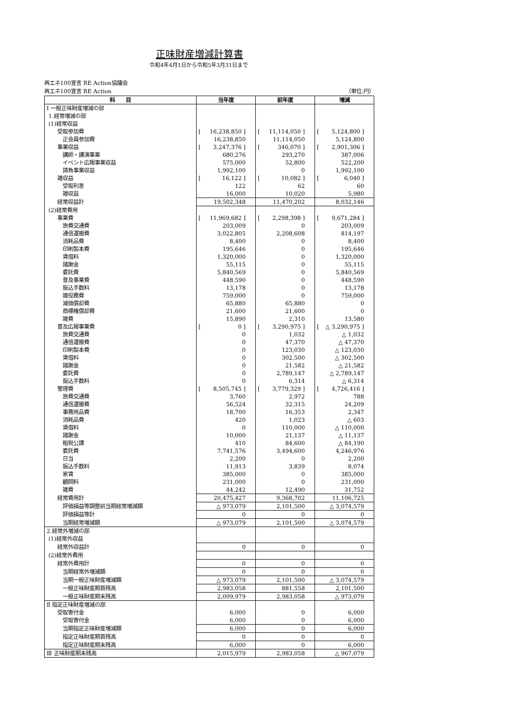正味財産増減計算書
令和4年4月1日から令和5年3月31日まで
再エネ100宣言 RE Action協議会
再エネ100宣言 RE Action （単位:円）
| 科 目 | 当年度 | 前年度 | 増減 |
| --- | --- | --- | --- |
| Ⅰ 一般正味財産増減の部 | | | |
| 1.経常増減の部 | | | |
| (1)経常収益 | | | |
| 受取参加費 | [ 16,238,850 ] | [ 11,114,050 ] | [ 5,124,800 ] |
| 正会員参加費 | 16,238,850 | 11,114,050 | 5,124,800 |
| 事業収益 | [ 3,247,376 ] | [ 346,070 ] | [ 2,901,306 ] |
| 講師・講演事業 | 680,276 | 293,270 | 387,006 |
| イベント広報事業収益 | 575,000 | 52,800 | 522,200 |
| 請負事業収益 | 1,992,100 | 0 | 1,992,100 |
| 雑収益 | [ 16,122 ] | [ 10,082 ] | [ 6,040 ] |
| 受取利息 | 122 | 62 | 60 |
| 雑収益 | 16,000 | 10,020 | 5,980 |
| 経常収益計 | 19,502,348 | 11,470,202 | 8,032,146 |
| (2)経常費用 | | | |
| 事業費 | [ 11,969,682 ] | [ 2,298,398 ] | [ 9,671,284 ] |
| 旅費交通費 | 203,009 | 0 | 203,009 |
| 通信運搬費 | 3,022,805 | 2,208,608 | 814,197 |
| 消耗品費 | 8,400 | 0 | 8,400 |
| 印刷製本費 | 195,646 | 0 | 195,646 |
| 賃借料 | 1,320,000 | 0 | 1,320,000 |
| 諸謝金 | 55,115 | 0 | 55,115 |
| 委託費 | 5,840,569 | 0 | 5,840,569 |
| 普及事業費 | 448,590 | 0 | 448,590 |
| 振込手数料 | 13,178 | 0 | 13,178 |
| 雑役務費 | 759,000 | 0 | 759,000 |
| 減価償却費 | 65,880 | 65,880 | 0 |
| 商標権償却費 | 21,600 | 21,600 | 0 |
| 雑費 | 15,890 | 2,310 | 13,580 |
| 普及広報事業費 | [ 0 ] | [ 3,290,975 ] | [ △ 3,290,975 ] |
| 旅費交通費 | 0 | 1,032 | △ 1,032 |
| 通信運搬費 | 0 | 47,370 | △ 47,370 |
| 印刷製本費 | 0 | 123,030 | △ 123,030 |
| 賃借料 | 0 | 302,500 | △ 302,500 |
| 諸謝金 | 0 | 21,582 | △ 21,582 |
| 委託費 | 0 | 2,789,147 | △ 2,789,147 |
| 振込手数料 | 0 | 6,314 | △ 6,314 |
| 管理費 | [ 8,505,745 ] | [ 3,779,329 ] | [ 4,726,416 ] |
| 旅費交通費 | 3,760 | 2,972 | 788 |
| 通信運搬費 | 56,524 | 32,315 | 24,209 |
| 事務用品費 | 18,700 | 16,353 | 2,347 |
| 消耗品費 | 420 | 1,023 | △ 603 |
| 賃借料 | 0 | 110,000 | △ 110,000 |
| 諸謝金 | 10,000 | 21,137 | △ 11,137 |
| 租税公課 | 410 | 84,600 | △ 84,190 |
| 委託費 | 7,741,576 | 3,494,600 | 4,246,976 |
| 日当 | 2,200 | 0 | 2,200 |
| 振込手数料 | 11,913 | 3,839 | 8,074 |
| 家賃 | 385,000 | 0 | 385,000 |
| 顧問料 | 231,000 | 0 | 231,000 |
| 雑費 | 44,242 | 12,490 | 31,752 |
| 経常費用計 | 20,475,427 | 9,368,702 | 11,106,725 |
| 評価損益等調整前当期経常増減額 | △ 973,079 | 2,101,500 | △ 3,074,579 |
| 評価損益等計 | 0 | 0 | 0 |
| 当期経常増減額 | △ 973,079 | 2,101,500 | △ 3,074,579 |
| 2.経常外増減の部 | | | |
| (1)経常外収益 | | | |
| 経常外収益計 | 0 | 0 | 0 |
| (2)経常外費用 | | | |
| 経常外費用計 | 0 | 0 | 0 |
| 当期経常外増減額 | 0 | 0 | 0 |
| 当期一般正味財産増減額 | △ 973,079 | 2,101,500 | △ 3,074,579 |
| 一般正味財産期首残高 | 2,983,058 | 881,558 | 2,101,500 |
| 一般正味財産期末残高 | 2,009,979 | 2,983,058 | △ 973,079 |
| Ⅱ 指定正味財産増減の部 | | | |
| 受取寄付金 | 6,000 | 0 | 6,000 |
| 受取寄付金 | 6,000 | 0 | 6,000 |
| 当期指定正味財産増減額 | 6,000 | 0 | 6,000 |
| 指定正味財産期首残高 | 0 | 0 | 0 |
| 指定正味財産期末残高 | 6,000 | 0 | 6,000 |
| Ⅲ 正味財産期末残高 | 2,015,979 | 2,983,058 | △ 967,079 |